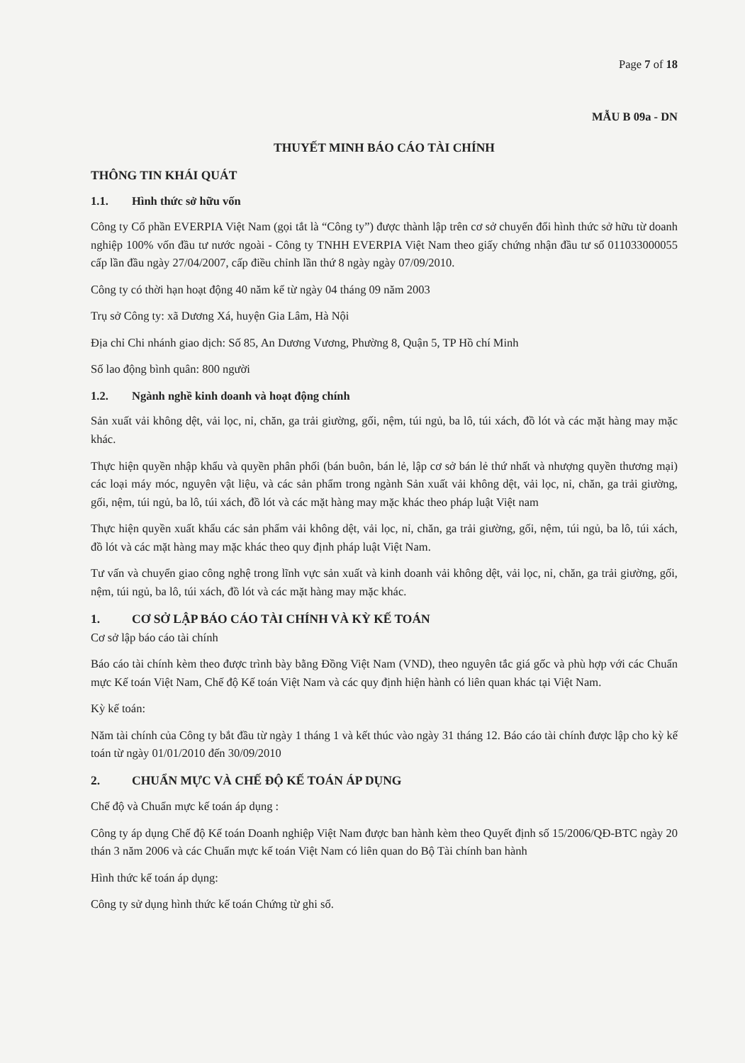Page 7 of 18
MẪU B 09a - DN
THUYẾT MINH BÁO CÁO TÀI CHÍNH
THÔNG TIN KHÁI QUÁT
1.1. Hình thức sở hữu vốn
Công ty Cổ phần EVERPIA Việt Nam (gọi tắt là “Công ty”) được thành lập trên cơ sở chuyển đổi hình thức sở hữu từ doanh nghiệp 100% vốn đầu tư nước ngoài - Công ty TNHH EVERPIA Việt Nam theo giấy chứng nhận đầu tư số 011033000055 cấp lần đầu ngày 27/04/2007, cấp điều chỉnh lần thứ 8 ngày ngày 07/09/2010.
Công ty có thời hạn hoạt động 40 năm kể từ ngày 04 tháng 09 năm 2003
Trụ sở Công ty: xã Dương Xá, huyện Gia Lâm, Hà Nội
Địa chỉ Chi nhánh giao dịch: Số 85, An Dương Vương, Phường 8, Quận 5, TP Hồ chí Minh
Số lao động bình quân: 800 người
1.2. Ngành nghề kinh doanh và hoạt động chính
Sản xuất vải không dệt, vải lọc, nỉ, chăn, ga trải giường, gối, nệm, túi ngủ, ba lô, túi xách, đồ lót và các mặt hàng may mặc khác.
Thực hiện quyền nhập khẩu và quyền phân phối (bán buôn, bán lẻ, lập cơ sở bán lẻ thứ nhất và nhượng quyền thương mại) các loại máy móc, nguyên vật liệu, và các sản phẩm trong ngành Sản xuất vải không dệt, vải lọc, nỉ, chăn, ga trải giường, gối, nệm, túi ngủ, ba lô, túi xách, đồ lót và các mặt hàng may mặc khác theo pháp luật Việt nam
Thực hiện quyền xuất khẩu các sản phẩm vải không dệt, vải lọc, nỉ, chăn, ga trải giường, gối, nệm, túi ngủ, ba lô, túi xách, đồ lót và các mặt hàng may mặc khác theo quy định pháp luật Việt Nam.
Tư vấn và chuyển giao công nghệ trong lĩnh vực sản xuất và kinh doanh vải không dệt, vải lọc, nỉ, chăn, ga trải giường, gối, nệm, túi ngủ, ba lô, túi xách, đồ lót và các mặt hàng may mặc khác.
1. CƠ SỞ LẬP BÁO CÁO TÀI CHÍNH VÀ KỲ KẾ TOÁN
Cơ sở lập báo cáo tài chính
Báo cáo tài chính kèm theo được trình bày bằng Đồng Việt Nam (VND), theo nguyên tắc giá gốc và phù hợp với các Chuẩn mực Kế toán Việt Nam, Chế độ Kế toán Việt Nam và các quy định hiện hành có liên quan khác tại Việt Nam.
Kỳ kế toán:
Năm tài chính của Công ty bắt đầu từ ngày 1 tháng 1 và kết thúc vào ngày 31 tháng 12. Báo cáo tài chính được lập cho kỳ kế toán từ ngày 01/01/2010 đến 30/09/2010
2. CHUẨN MỰC VÀ CHẾ ĐỘ KẾ TOÁN ÁP DỤNG
Chế độ và Chuẩn mực kế toán áp dụng :
Công ty áp dụng Chế độ Kế toán Doanh nghiệp Việt Nam được ban hành kèm theo Quyết định số 15/2006/QĐ-BTC ngày 20 thán 3 năm 2006 và các Chuẩn mực kế toán Việt Nam có liên quan do Bộ Tài chính ban hành
Hình thức kế toán áp dụng:
Công ty sử dụng hình thức kế toán Chứng từ ghi sổ.